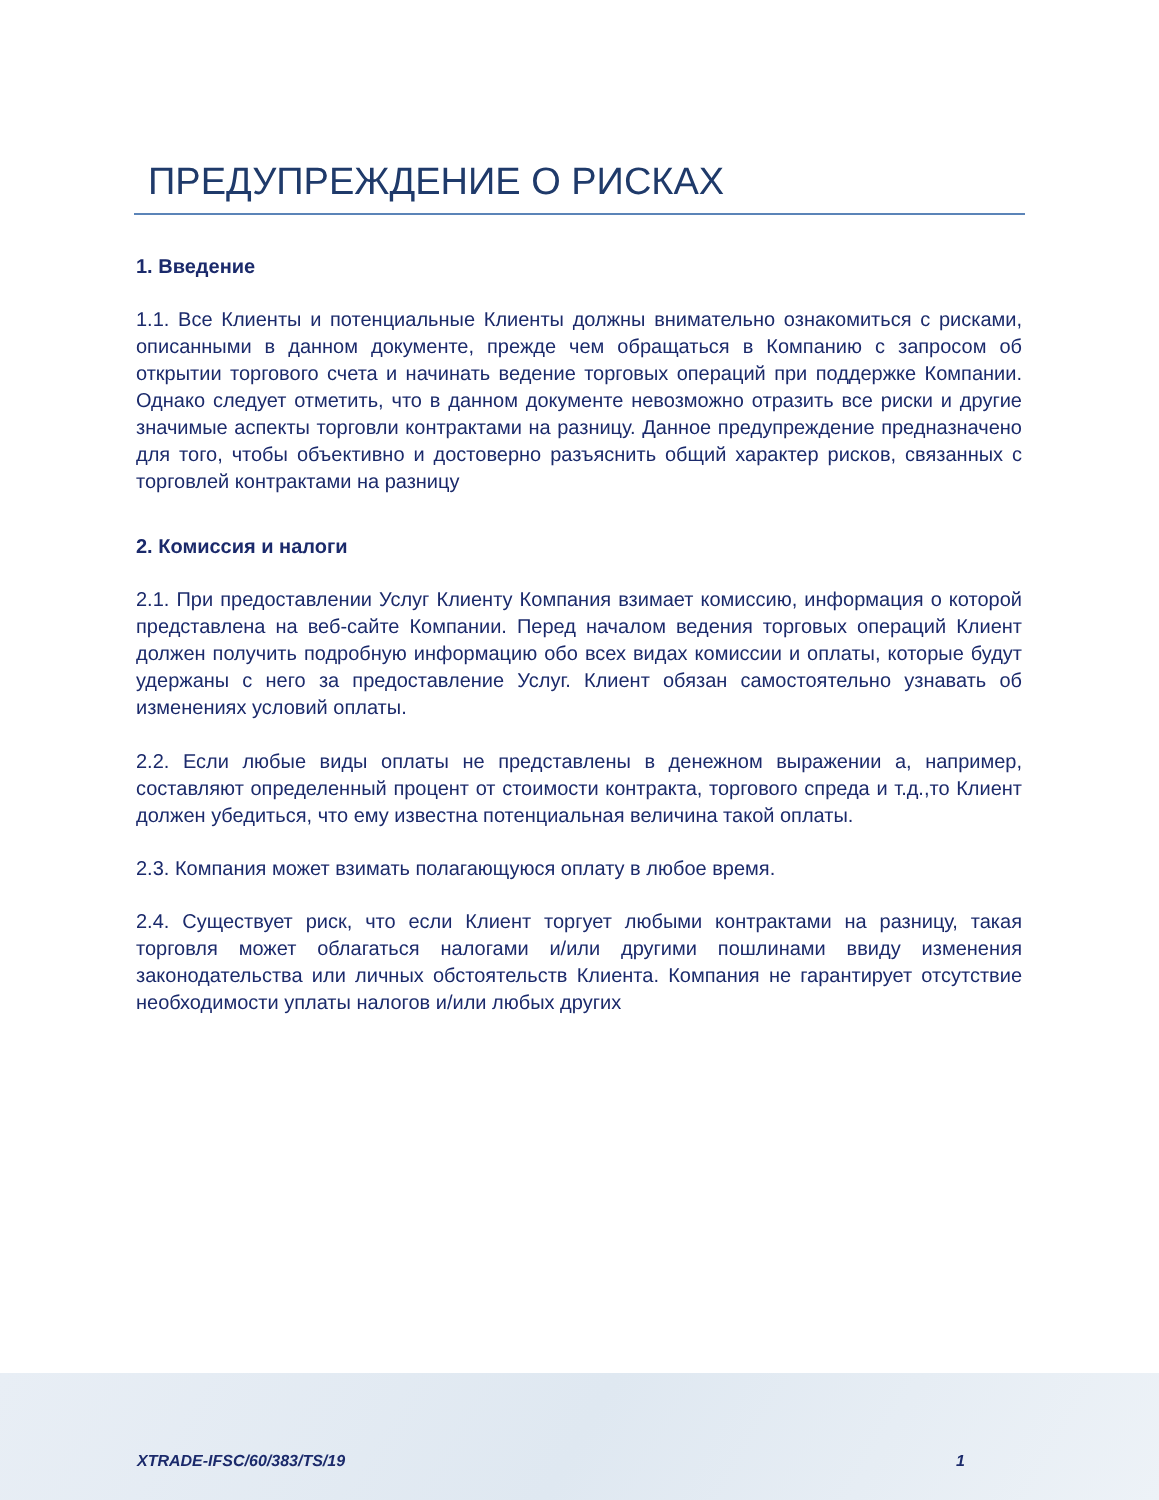ПРЕДУПРЕЖДЕНИЕ О РИСКАХ
1. Введение
1.1. Все Клиенты и потенциальные Клиенты должны внимательно ознакомиться с рисками, описанными в данном документе, прежде чем обращаться в Компанию с запросом об открытии торгового счета и начинать ведение торговых операций при поддержке Компании. Однако следует отметить, что в данном документе невозможно отразить все риски и другие значимые аспекты торговли контрактами на разницу. Данное предупреждение предназначено для того, чтобы объективно и достоверно разъяснить общий характер рисков, связанных с торговлей контрактами на разницу
2. Комиссия и налоги
2.1. При предоставлении Услуг Клиенту Компания взимает комиссию, информация о которой представлена на веб-сайте Компании. Перед началом ведения торговых операций Клиент должен получить подробную информацию обо всех видах комиссии и оплаты, которые будут удержаны с него за предоставление Услуг. Клиент обязан самостоятельно узнавать об изменениях условий оплаты.
2.2. Если любые виды оплаты не представлены в денежном выражении а, например, составляют определенный процент от стоимости контракта, торгового спреда и т.д.,то Клиент должен убедиться, что ему известна потенциальная величина такой оплаты.
2.3. Компания может взимать полагающуюся оплату в любое время.
2.4. Существует риск, что если Клиент торгует любыми контрактами на разницу, такая торговля может облагаться налогами и/или другими пошлинами ввиду изменения законодательства или личных обстоятельств Клиента. Компания не гарантирует отсутствие необходимости уплаты налогов и/или любых других
XTRADE-IFSC/60/383/TS/19 1